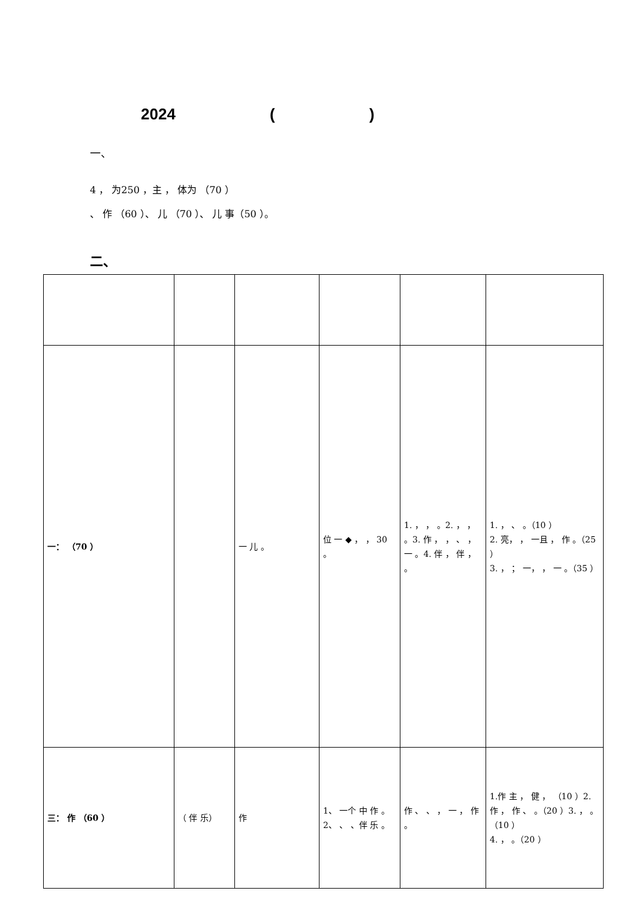2024 ( )
一、
4 ， 为250 ，主 ， 体为 （70 ）
、 作 （60 ）、 儿 （70 ）、 儿 事（50 ）。
二、
| 一： （70 ） | | 一 儿 。 | 位 一 ◆ ， ， 30 。 | 1. ， ， 。2. ， ， 。3. 作 ， ， 、 ， 一 。4. 伴 ， 伴 ， 。 | 1. ， 、 。（10 ） 2. 亮， ， 一且 ， 作 。（25 ） 3. ， ； 一， ， 一 。（35 ） |
| 三： 作 （60 ） | （ 伴 乐） | 作 | 1、 一个 中 作 。2、 、 、伴 乐 。 | 作 、 、 ， 一 ， 作 。 | 1.作 主 ， 健 ， （10 ）2.作 ， 作 、 。（20 ）3. ， 。（10 ） 4. ， 。（20 ） |